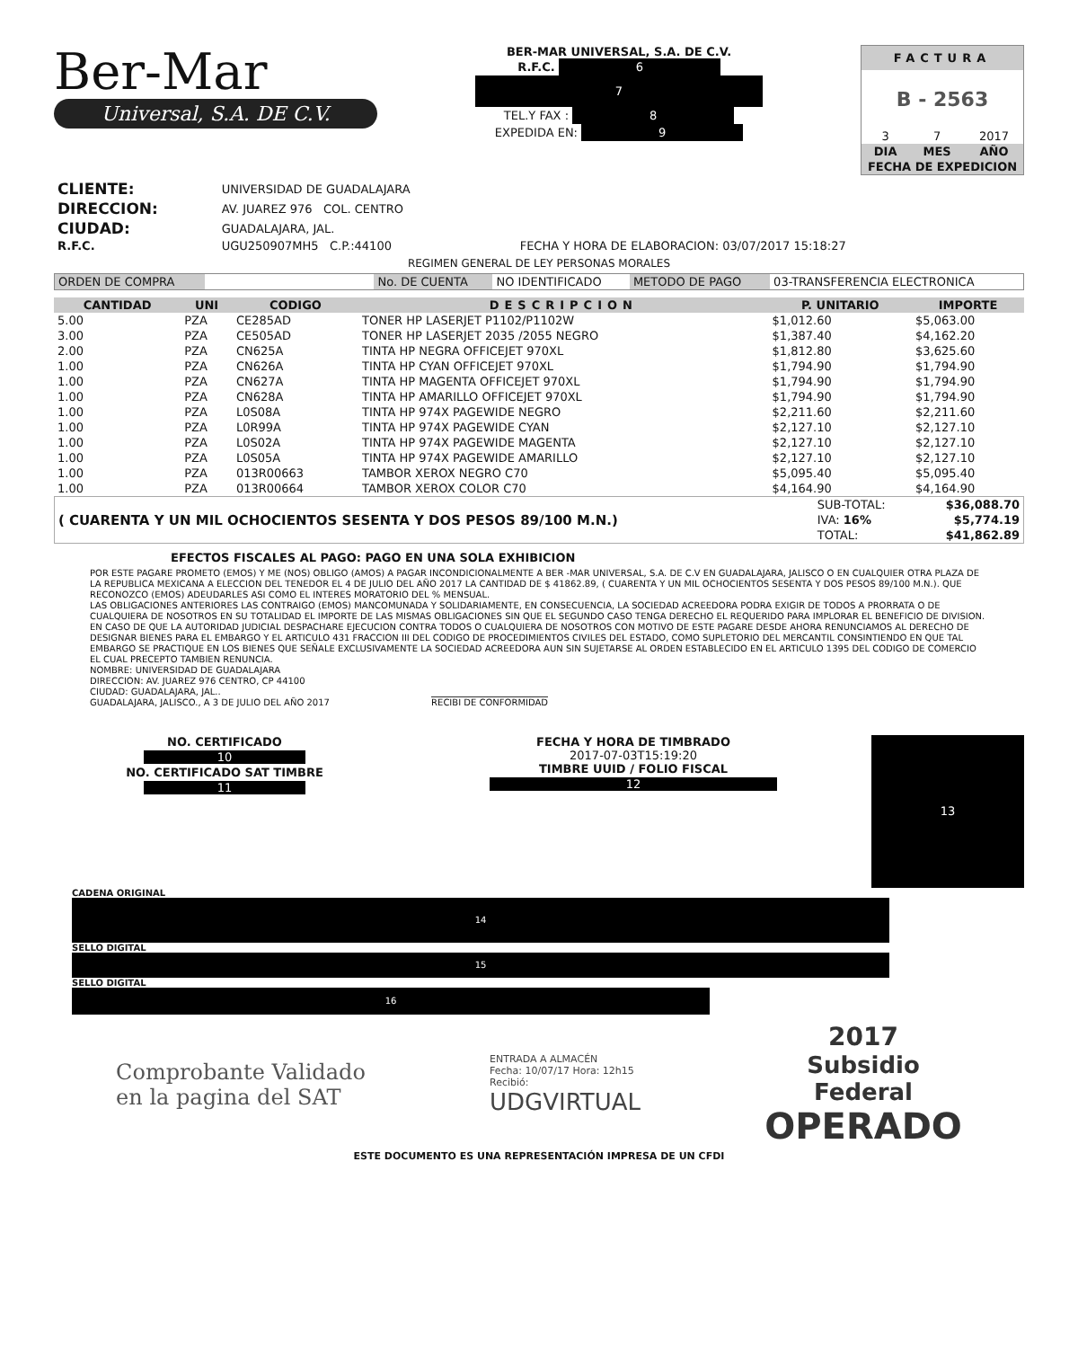Ber-Mar
Universal, S.A. DE C.V.
BER-MAR UNIVERSAL, S.A. DE C.V.
R.F.C. 6
7
TEL.Y FAX : 8
EXPEDIDA EN: 9
FACTURA
B - 2563
| 3 | 7 | 2017 |
| DIA | MES | AÑO |
| FECHA DE EXPEDICION | | |
| CLIENTE: | UNIVERSIDAD DE GUADALAJARA | |
| DIRECCION: | AV. JUAREZ 976 COL. CENTRO | |
| CIUDAD: | GUADALAJARA, JAL. | |
| R.F.C. | UGU250907MH5 C.P.:44100 | FECHA Y HORA DE ELABORACION: 03/07/2017 15:18:27 |
REGIMEN GENERAL DE LEY PERSONAS MORALES
| ORDEN DE COMPRA | | No. DE CUENTA | NO IDENTIFICADO | METODO DE PAGO | 03-TRANSFERENCIA ELECTRONICA |
| CANTIDAD | UNI | CODIGO | DESCRIPCION | P. UNITARIO | IMPORTE |
| --- | --- | --- | --- | --- | --- |
| 5.00 | PZA | CE285AD | TONER HP LASERJET P1102/P1102W | $1,012.60 | $5,063.00 |
| 3.00 | PZA | CE505AD | TONER HP LASERJET 2035 /2055 NEGRO | $1,387.40 | $4,162.20 |
| 2.00 | PZA | CN625A | TINTA HP NEGRA OFFICEJET 970XL | $1,812.80 | $3,625.60 |
| 1.00 | PZA | CN626A | TINTA HP CYAN OFFICEJET 970XL | $1,794.90 | $1,794.90 |
| 1.00 | PZA | CN627A | TINTA HP MAGENTA OFFICEJET 970XL | $1,794.90 | $1,794.90 |
| 1.00 | PZA | CN628A | TINTA HP AMARILLO OFFICEJET 970XL | $1,794.90 | $1,794.90 |
| 1.00 | PZA | L0S08A | TINTA HP 974X PAGEWIDE NEGRO | $2,211.60 | $2,211.60 |
| 1.00 | PZA | L0R99A | TINTA HP 974X PAGEWIDE CYAN | $2,127.10 | $2,127.10 |
| 1.00 | PZA | L0S02A | TINTA HP 974X PAGEWIDE MAGENTA | $2,127.10 | $2,127.10 |
| 1.00 | PZA | L0S05A | TINTA HP 974X PAGEWIDE AMARILLO | $2,127.10 | $2,127.10 |
| 1.00 | PZA | 013R00663 | TAMBOR XEROX NEGRO C70 | $5,095.40 | $5,095.40 |
| 1.00 | PZA | 013R00664 | TAMBOR XEROX COLOR C70 | $4,164.90 | $4,164.90 |
| ( CUARENTA Y UN MIL OCHOCIENTOS SESENTA Y DOS PESOS 89/100 M.N.) | SUB-TOTAL: | $36,088.70 |
| | IVA: 16% | $5,774.19 |
| | TOTAL: | $41,862.89 |
EFECTOS FISCALES AL PAGO: PAGO EN UNA SOLA EXHIBICION
POR ESTE PAGARE PROMETO (EMOS) Y ME (NOS) OBLIGO (AMOS) A PAGAR INCONDICIONALMENTE A BER -MAR UNIVERSAL, S.A. DE C.V EN GUADALAJARA, JALISCO O EN CUALQUIER OTRA PLAZA DE LA REPUBLICA MEXICANA A ELECCION DEL TENEDOR EL 4 DE JULIO DEL AÑO 2017 LA CANTIDAD DE $ 41862.89, ( CUARENTA Y UN MIL OCHOCIENTOS SESENTA Y DOS PESOS 89/100 M.N.). QUE RECONOZCO (EMOS) ADEUDARLES ASI COMO EL INTERES MORATORIO DEL % MENSUAL.
LAS OBLIGACIONES ANTERIORES LAS CONTRAIGO (EMOS) MANCOMUNADA Y SOLIDARIAMENTE, EN CONSECUENCIA, LA SOCIEDAD ACREEDORA PODRA EXIGIR DE TODOS A PRORRATA O DE CUALQUIERA DE NOSOTROS EN SU TOTALIDAD EL IMPORTE DE LAS MISMAS OBLIGACIONES SIN QUE EL SEGUNDO CASO TENGA DERECHO EL REQUERIDO PARA IMPLORAR EL BENEFICIO DE DIVISION.
EN CASO DE QUE LA AUTORIDAD JUDICIAL DESPACHARE EJECUCION CONTRA TODOS O CUALQUIERA DE NOSOTROS CON MOTIVO DE ESTE PAGARE DESDE AHORA RENUNCIAMOS AL DERECHO DE DESIGNAR BIENES PARA EL EMBARGO Y EL ARTICULO 431 FRACCION III DEL CODIGO DE PROCEDIMIENTOS CIVILES DEL ESTADO, COMO SUPLETORIO DEL MERCANTIL CONSINTIENDO EN QUE TAL EMBARGO SE PRACTIQUE EN LOS BIENES QUE SEÑALE EXCLUSIVAMENTE LA SOCIEDAD ACREEDORA AUN SIN SUJETARSE AL ORDEN ESTABLECIDO EN EL ARTICULO 1395 DEL CODIGO DE COMERCIO EL CUAL PRECEPTO TAMBIEN RENUNCIA.
NOMBRE: UNIVERSIDAD DE GUADALAJARA
DIRECCION: AV. JUAREZ 976 CENTRO, CP 44100
CIUDAD: GUADALAJARA, JAL..
GUADALAJARA, JALISCO., A 3 DE JULIO DEL AÑO 2017 RECIBI DE CONFORMIDAD
NO. CERTIFICADO
10
NO. CERTIFICADO SAT TIMBRE
11
FECHA Y HORA DE TIMBRADO
2017-07-03T15:19:20
TIMBRE UUID / FOLIO FISCAL
12
13
CADENA ORIGINAL
14
SELLO DIGITAL
15
SELLO DIGITAL
16
Comprobante Validado
en la pagina del SAT
ENTRADA A ALMACÉN
Fecha: 10/07/17 Hora: 12h15
Recibió:
UDGVIRTUAL
2017
Subsidio
Federal
OPERADO
ESTE DOCUMENTO ES UNA REPRESENTACIÓN IMPRESA DE UN CFDI